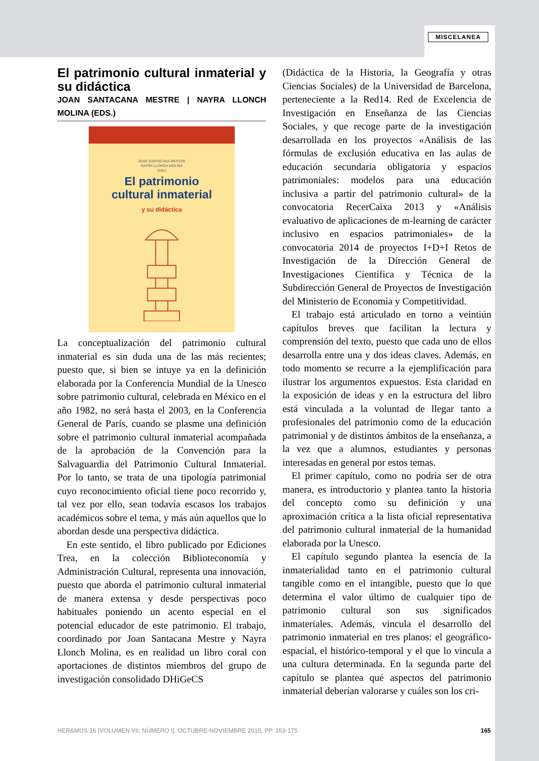MISCELANEA
El patrimonio cultural inmaterial y su didáctica
JOAN SANTACANA MESTRE | NAYRA LLONCH MOLINA (EDS.)
JOAN SANTACANA MESTRE
NAYRA LLONCH MOLINA
(eds.)
El patrimonio
cultural inmaterial
y su didáctica
La conceptualización del patrimonio cultural inmaterial es sin duda una de las más recientes; puesto que, si bien se intuye ya en la definición elaborada por la Conferencia Mundial de la Unesco sobre patrimonio cultural, celebrada en México en el año 1982, no será hasta el 2003, en la Conferencia General de París, cuando se plasme una definición sobre el patrimonio cultural inmaterial acompañada de la aprobación de la Convención para la Salvaguardia del Patrimonio Cultural Inmaterial. Por lo tanto, se trata de una tipología patrimonial cuyo reconocimiento oficial tiene poco recorrido y, tal vez por ello, sean todavía escasos los trabajos académicos sobre el tema, y más aún aquellos que lo abordan desde una perspectiva didáctica.
En este sentido, el libro publicado por Ediciones Trea, en la colección Biblioteconomía y Administración Cultural, representa una innovación, puesto que aborda el patrimonio cultural inmaterial de manera extensa y desde perspectivas poco habituales poniendo un acento especial en el potencial educador de este patrimonio. El trabajo, coordinado por Joan Santacana Mestre y Nayra Llonch Molina, es en realidad un libro coral con aportaciones de distintos miembros del grupo de investigación consolidado DHiGeCS
(Didáctica de la Historia, la Geografía y otras Ciencias Sociales) de la Universidad de Barcelona, perteneciente a la Red14. Red de Excelencia de Investigación en Enseñanza de las Ciencias Sociales, y que recoge parte de la investigación desarrollada en los proyectos «Análisis de las fórmulas de exclusión educativa en las aulas de educación secundaria obligatoria y espacios patrimoniales: modelos para una educación inclusiva a partir del patrimonio cultural» de la convocatoria RecerCaixa 2013 y «Análisis evaluativo de aplicaciones de m-learning de carácter inclusivo en espacios patrimoniales» de la convocatoria 2014 de proyectos I+D+I Retos de Investigación de la Dirección General de Investigaciones Científica y Técnica de la Subdirección General de Proyectos de Investigación del Ministerio de Economía y Competitividad.
El trabajo está articulado en torno a veintiún capítulos breves que facilitan la lectura y comprensión del texto, puesto que cada uno de ellos desarrolla entre una y dos ideas claves. Además, en todo momento se recurre a la ejemplificación para ilustrar los argumentos expuestos. Esta claridad en la exposición de ideas y en la estructura del libro está vinculada a la voluntad de llegar tanto a profesionales del patrimonio como de la educación patrimonial y de distintos ámbitos de la enseñanza, a la vez que a alumnos, estudiantes y personas interesadas en general por estos temas.
El primer capítulo, como no podría ser de otra manera, es introductorio y plantea tanto la historia del concepto como su definición y una aproximación crítica a la lista oficial representativa del patrimonio cultural inmaterial de la humanidad elaborada por la Unesco.
El capítulo segundo plantea la esencia de la inmaterialidad tanto en el patrimonio cultural tangible como en el intangible, puesto que lo que determina el valor último de cualquier tipo de patrimonio cultural son sus significados inmateriales. Además, vincula el desarrollo del patrimonio inmaterial en tres planos: el geográfico-espacial, el histórico-temporal y el que lo vincula a una cultura determinada. En la segunda parte del capítulo se plantea qué aspectos del patrimonio inmaterial deberían valorarse y cuáles son los cri-
HER&MUS 16 [VOLUMEN VII, NÚMERO I], OCTUBRE-NOVIEMBRE 2015, PP. 163-175 165